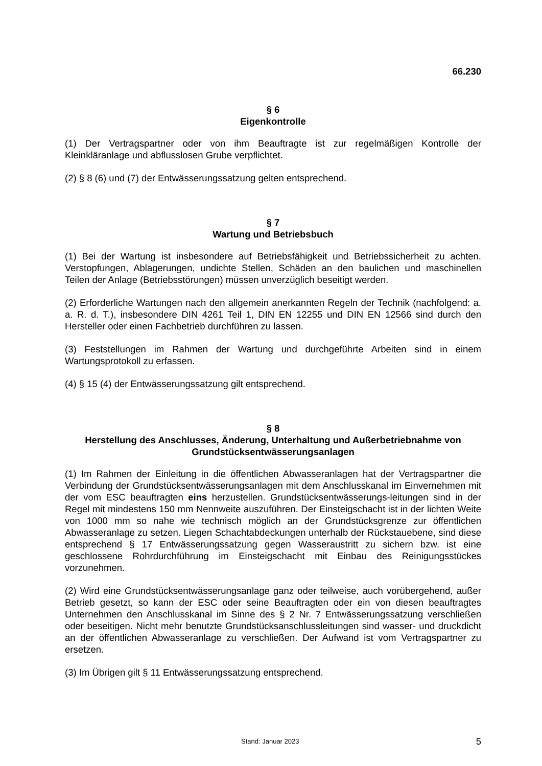66.230
§ 6
Eigenkontrolle
(1) Der Vertragspartner oder von ihm Beauftragte ist zur regelmäßigen Kontrolle der Kleinkläranlage und abflusslosen Grube verpflichtet.
(2) § 8 (6) und (7) der Entwässerungssatzung gelten entsprechend.
§ 7
Wartung und Betriebsbuch
(1) Bei der Wartung ist insbesondere auf Betriebsfähigkeit und Betriebssicherheit zu achten. Verstopfungen, Ablagerungen, undichte Stellen, Schäden an den baulichen und maschinellen Teilen der Anlage (Betriebsstörungen) müssen unverzüglich beseitigt werden.
(2) Erforderliche Wartungen nach den allgemein anerkannten Regeln der Technik (nachfolgend: a. a. R. d. T.), insbesondere DIN 4261 Teil 1, DIN EN 12255 und DIN EN 12566 sind durch den Hersteller oder einen Fachbetrieb durchführen zu lassen.
(3) Feststellungen im Rahmen der Wartung und durchgeführte Arbeiten sind in einem Wartungsprotokoll zu erfassen.
(4) § 15 (4) der Entwässerungssatzung gilt entsprechend.
§ 8
Herstellung des Anschlusses, Änderung, Unterhaltung und Außerbetriebnahme von Grundstücksentwässerungsanlagen
(1) Im Rahmen der Einleitung in die öffentlichen Abwasseranlagen hat der Vertragspartner die Verbindung der Grundstücksentwässerungsanlagen mit dem Anschlusskanal im Einvernehmen mit der vom ESC beauftragten eins herzustellen. Grundstücksentwässerungs-leitungen sind in der Regel mit mindestens 150 mm Nennweite auszuführen. Der Einsteigschacht ist in der lichten Weite von 1000 mm so nahe wie technisch möglich an der Grundstücksgrenze zur öffentlichen Abwasseranlage zu setzen. Liegen Schachtabdeckungen unterhalb der Rückstauebene, sind diese entsprechend § 17 Entwässerungssatzung gegen Wasseraustritt zu sichern bzw. ist eine geschlossene Rohrdurchführung im Einsteigschacht mit Einbau des Reinigungsstückes vorzunehmen.
(2) Wird eine Grundstücksentwässerungsanlage ganz oder teilweise, auch vorübergehend, außer Betrieb gesetzt, so kann der ESC oder seine Beauftragten oder ein von diesen beauftragtes Unternehmen den Anschlusskanal im Sinne des § 2 Nr. 7 Entwässerungssatzung verschließen oder beseitigen. Nicht mehr benutzte Grundstücksanschlussleitungen sind wasser- und druckdicht an der öffentlichen Abwasseranlage zu verschließen. Der Aufwand ist vom Vertragspartner zu ersetzen.
(3) Im Übrigen gilt § 11 Entwässerungssatzung entsprechend.
Stand: Januar 2023 5